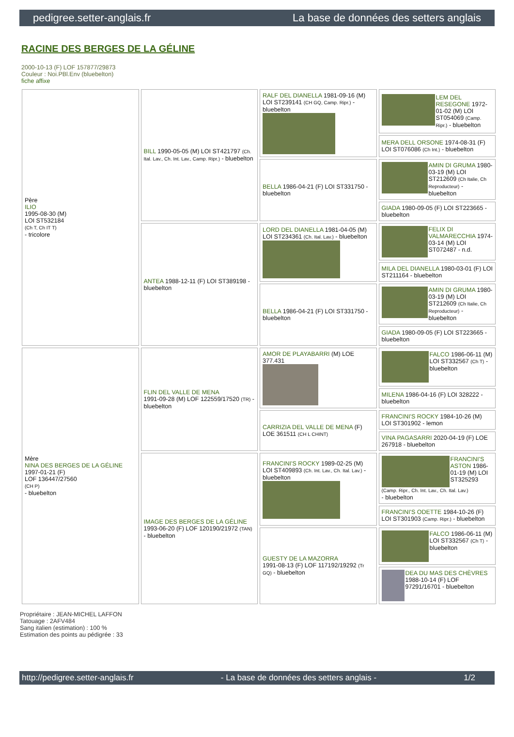pedigree.setter-anglais.fr La base de données des setters anglais
RACINE DES BERGES DE LA GÉLINE
2000-10-13 (F) LOF 157877/29873
Couleur : Noi.PBl.Env (bluebelton)
fiche affixe
| Père ILIO 1995-08-30 (M) LOI ST532184 (Ch T, Ch IT T) - tricolore | BILL 1990-05-05 (M) LOI ST421797 (Ch. Ital. Lav., Ch. Int. Lav., Camp. Ripr.) - bluebelton | RALF DEL DIANELLA 1981-09-16 (M) LOI ST239141 (CH GQ, Camp. Ripr.) - bluebelton | LEM DEL RESEGONE 1972-01-02 (M) LOI ST054069 (Camp. Ripr.) - bluebelton |
| | | | MERA DELL ORSONE 1974-08-31 (F) LOI ST076086 (Ch Int.) - bluebelton |
| | | BELLA 1986-04-21 (F) LOI ST331750 - bluebelton | AMIN DI GRUMA 1980-03-19 (M) LOI ST212609 (Ch Italie, Ch Reproducteur) - bluebelton |
| | | | GIADA 1980-09-05 (F) LOI ST223665 - bluebelton |
| | ANTEA 1988-12-11 (F) LOI ST389198 - bluebelton | LORD DEL DIANELLA 1981-04-05 (M) LOI ST234361 (Ch. Ital. Lav.) - bluebelton | FELIX DI VALMARECCHIA 1974-03-14 (M) LOI ST072487 - n.d. |
| | | | MILA DEL DIANELLA 1980-03-01 (F) LOI ST211164 - bluebelton |
| | | BELLA 1986-04-21 (F) LOI ST331750 - bluebelton | AMIN DI GRUMA 1980-03-19 (M) LOI ST212609 (Ch Italie, Ch Reproducteur) - bluebelton |
| | | | GIADA 1980-09-05 (F) LOI ST223665 - bluebelton |
| Mère NINA DES BERGES DE LA GÉLINE 1997-01-21 (F) LOF 136447/27560 (CH P) - bluebelton | FLIN DEL VALLE DE MENA 1991-09-28 (M) LOF 122559/17520 (TR) - bluebelton | AMOR DE PLAYABARRI (M) LOE 377.431 | FALCO 1986-06-11 (M) LOI ST332567 (Ch T) - bluebelton |
| | | | MILENA 1986-04-16 (F) LOI 328222 - bluebelton |
| | | CARRIZIA DEL VALLE DE MENA (F) LOE 361511 (CH L CHINT) | FRANCINI'S ROCKY 1984-10-26 (M) LOI ST301902 - lemon |
| | | | VINA PAGASARRI 2020-04-19 (F) LOE 267918 - bluebelton |
| | IMAGE DES BERGES DE LA GÉLINE 1993-06-20 (F) LOF 120190/21972 (TAN) - bluebelton | FRANCINI'S ROCKY 1989-02-25 (M) LOI ST409893 (Ch. Int. Lav., Ch. Ital. Lav.) - bluebelton | FRANCINI'S ASTON 1986-01-19 (M) LOI ST325293 (Camp. Ripr., Ch. Int. Lav., Ch. Ital. Lav.) - bluebelton |
| | | | FRANCINI'S ODETTE 1984-10-26 (F) LOI ST301903 (Camp. Ripr.) - bluebelton |
| | | GUESTY DE LA MAZORRA 1991-08-13 (F) LOF 117192/19292 (Tr GQ) - bluebelton | FALCO 1986-06-11 (M) LOI ST332567 (Ch T) - bluebelton |
| | | | DEA DU MAS DES CHÈVRES 1988-10-14 (F) LOF 97291/16701 - bluebelton |
Propriétaire : JEAN-MICHEL LAFFON
Tatouage : 2AFV484
Sang italien (estimation) : 100 %
Estimation des points au pédigrée : 33
http://pedigree.setter-anglais.fr - La base de données des setters anglais - 1/2